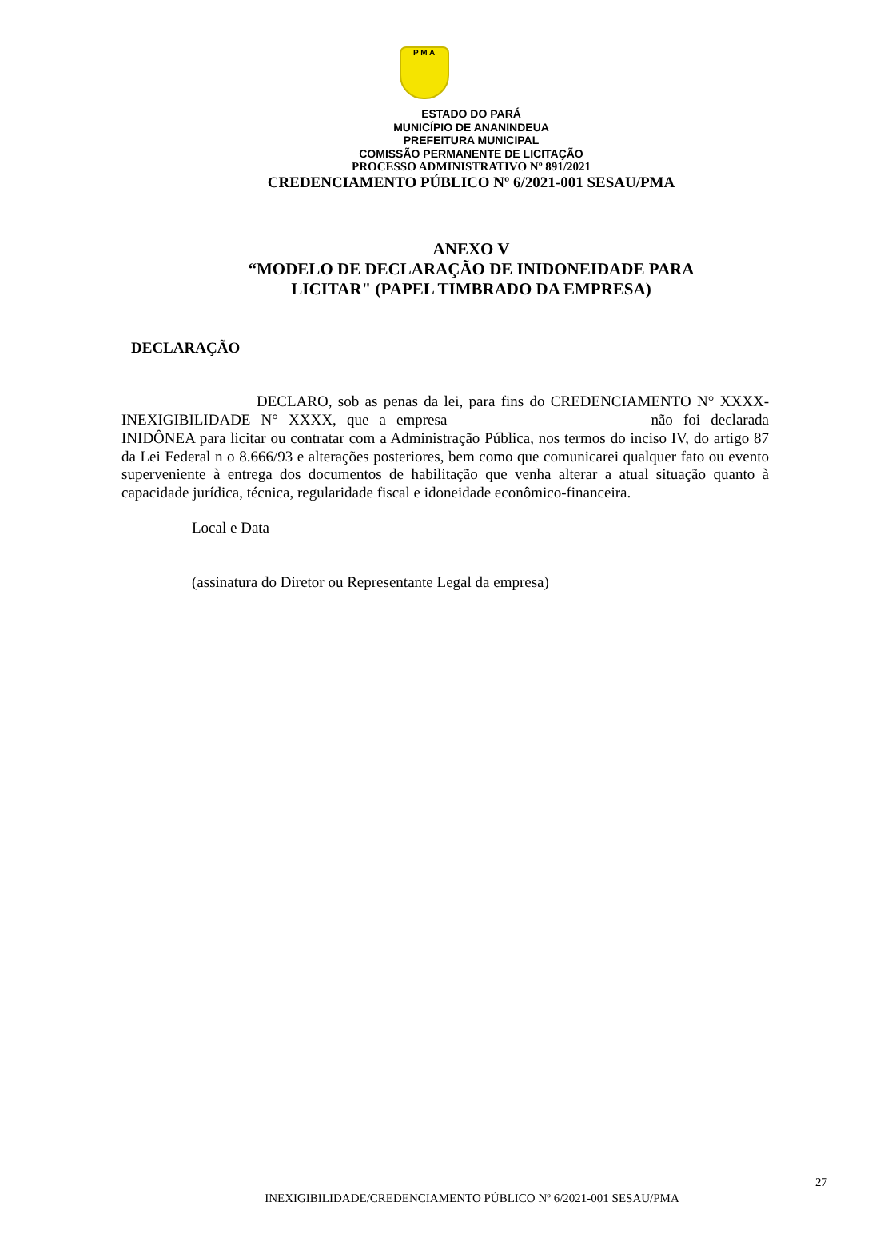P M A
ESTADO DO PARÁ
MUNICÍPIO DE ANANINDEUA
PREFEITURA MUNICIPAL
COMISSÃO PERMANENTE DE LICITAÇÃO
PROCESSO ADMINISTRATIVO Nº 891/2021
CREDENCIAMENTO PÚBLICO Nº 6/2021-001 SESAU/PMA
ANEXO V
“MODELO DE DECLARAÇÃO DE INIDONEIDADE PARA
LICITAR" (PAPEL TIMBRADO DA EMPRESA)
DECLARAÇÃO
DECLARO, sob as penas da lei, para fins do CREDENCIAMENTO N° XXXX-INEXIGIBILIDADE N° XXXX, que a empresa não foi declarada INIDÔNEA para licitar ou contratar com a Administração Pública, nos termos do inciso IV, do artigo 87 da Lei Federal n o 8.666/93 e alterações posteriores, bem como que comunicarei qualquer fato ou evento superveniente à entrega dos documentos de habilitação que venha alterar a atual situação quanto à capacidade jurídica, técnica, regularidade fiscal e idoneidade econômico-financeira.
Local e Data
(assinatura do Diretor ou Representante Legal da empresa)
27
INEXIGIBILIDADE/CREDENCIAMENTO PÚBLICO Nº 6/2021-001 SESAU/PMA